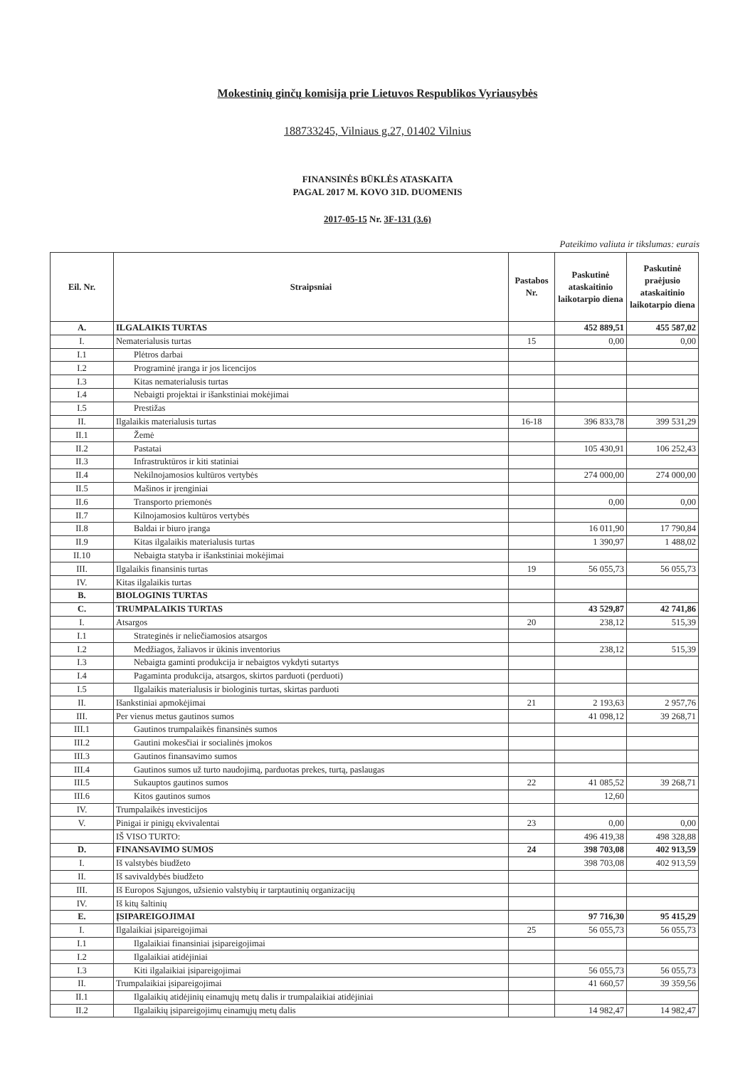Mokestinių ginčų komisija prie Lietuvos Respublikos Vyriausybės
188733245, Vilniaus g.27, 01402 Vilnius
FINANSINĖS BŪKLĖS ATASKAITA
PAGAL 2017 M. KOVO 31D. DUOMENIS
2017-05-15 Nr. 3F-131 (3.6)
Pateikimo valiuta ir tikslumas: eurais
| Eil. Nr. | Straipsniai | Pastabos Nr. | Paskutinė ataskaitinio laikotarpio diena | Paskutinė praėjusio ataskaitinio laikotarpio diena |
| --- | --- | --- | --- | --- |
| A. | ILGALAIKIS TURTAS | | 452 889,51 | 455 587,02 |
| I. | Nematerialusis turtas | 15 | 0,00 | 0,00 |
| I.1 | Plėtros darbai | | | |
| I.2 | Programinė įranga ir jos licencijos | | | |
| I.3 | Kitas nematerialusis turtas | | | |
| I.4 | Nebaigti projektai ir išankstiniai mokėjimai | | | |
| I.5 | Prestižas | | | |
| II. | Ilgalaikis materialusis turtas | 16-18 | 396 833,78 | 399 531,29 |
| II.1 | Žemė | | | |
| II.2 | Pastatai | | 105 430,91 | 106 252,43 |
| II.3 | Infrastruktūros ir kiti statiniai | | | |
| II.4 | Nekilnojamosios kultūros vertybės | | 274 000,00 | 274 000,00 |
| II.5 | Mašinos ir įrenginiai | | | |
| II.6 | Transporto priemonės | | 0,00 | 0,00 |
| II.7 | Kilnojamosios kultūros vertybės | | | |
| II.8 | Baldai ir biuro įranga | | 16 011,90 | 17 790,84 |
| II.9 | Kitas ilgalaikis materialusis turtas | | 1 390,97 | 1 488,02 |
| II.10 | Nebaigta statyba ir išankstiniai mokėjimai | | | |
| III. | Ilgalaikis finansinis turtas | 19 | 56 055,73 | 56 055,73 |
| IV. | Kitas ilgalaikis turtas | | | |
| B. | BIOLOGINIS TURTAS | | | |
| C. | TRUMPALAIKIS TURTAS | | 43 529,87 | 42 741,86 |
| I. | Atsargos | 20 | 238,12 | 515,39 |
| I.1 | Strateginės ir neliečiamosios atsargos | | | |
| I.2 | Medžiagos, žaliavos ir ūkinis inventorius | | 238,12 | 515,39 |
| I.3 | Nebaigta gaminti produkcija ir nebaigtos vykdyti sutartys | | | |
| I.4 | Pagaminta produkcija, atsargos, skirtos parduoti (perduoti) | | | |
| I.5 | Ilgalaikis materialusis ir biologinis turtas, skirtas parduoti | | | |
| II. | Išankstiniai apmokėjimai | 21 | 2 193,63 | 2 957,76 |
| III. | Per vienus metus gautinos sumos | | 41 098,12 | 39 268,71 |
| III.1 | Gautinos trumpalaikės finansinės sumos | | | |
| III.2 | Gautini mokesčiai ir socialinės įmokos | | | |
| III.3 | Gautinos finansavimo sumos | | | |
| III.4 | Gautinos sumos už turto naudojimą, parduotas prekes, turtą, paslaugas | | | |
| III.5 | Sukauptos gautinos sumos | 22 | 41 085,52 | 39 268,71 |
| III.6 | Kitos gautinos sumos | | 12,60 | |
| IV. | Trumpalaikės investicijos | | | |
| V. | Pinigai ir pinigų ekvivalentai | 23 | 0,00 | 0,00 |
| | IŠ VISO TURTO: | | 496 419,38 | 498 328,88 |
| D. | FINANSAVIMO SUMOS | 24 | 398 703,08 | 402 913,59 |
| I. | Iš valstybės biudžeto | | 398 703,08 | 402 913,59 |
| II. | Iš savivaldybės biudžeto | | | |
| III. | Iš Europos Sąjungos, užsienio valstybių ir tarptautinių organizacijų | | | |
| IV. | Iš kitų šaltinių | | | |
| E. | ĮSIPAREIGOJIMAI | | 97 716,30 | 95 415,29 |
| I. | Ilgalaikiai įsipareigojimai | 25 | 56 055,73 | 56 055,73 |
| I.1 | Ilgalaikiai finansiniai įsipareigojimai | | | |
| I.2 | Ilgalaikiai atidėjiniai | | | |
| I.3 | Kiti ilgalaikiai įsipareigojimai | | 56 055,73 | 56 055,73 |
| II. | Trumpalaikiai įsipareigojimai | | 41 660,57 | 39 359,56 |
| II.1 | Ilgalaikių atidėjinių einamųjų metų dalis ir trumpalaikiai atidėjiniai | | | |
| II.2 | Ilgalaikių įsipareigojimų einamųjų metų dalis | | 14 982,47 | 14 982,47 |